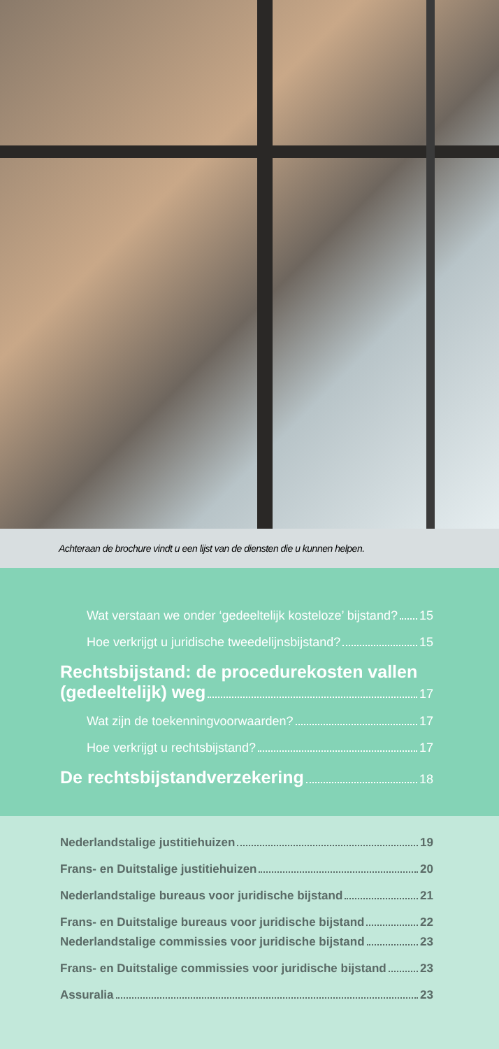Achteraan de brochure vindt u een lijst van de diensten die u kunnen helpen.
Wat verstaan we onder ‘gedeeltelijk kosteloze’ bijstand? 15
Hoe verkrijgt u juridische tweedelijnsbijstand? 15
Rechtsbijstand: de procedurekosten vallen
(gedeeltelijk) weg 17
Wat zijn de toekenningvoorwaarden? 17
Hoe verkrijgt u rechtsbijstand? 17
De rechtsbijstandverzekering 18
Nederlandstalige justitiehuizen 19
Frans- en Duitstalige justitiehuizen 20
Nederlandstalige bureaus voor juridische bijstand 21
Frans- en Duitstalige bureaus voor juridische bijstand 22
Nederlandstalige commissies voor juridische bijstand 23
Frans- en Duitstalige commissies voor juridische bijstand 23
Assuralia 23